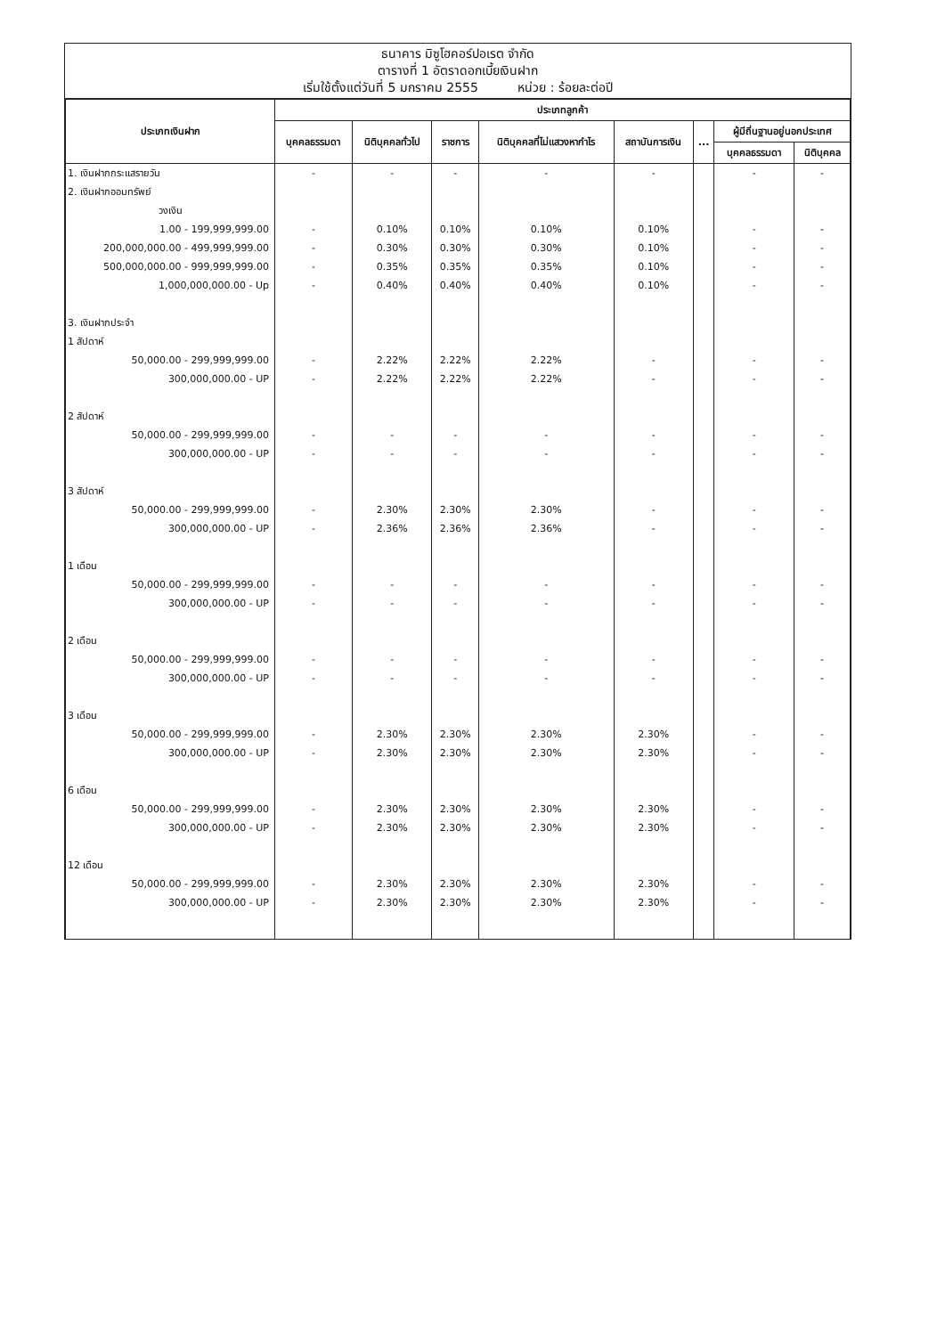ธนาคาร มิซูโฮคอร์ปอเรต จำกัด
ตารางที่ 1 อัตราดอกเบี้ยเงินฝาก
เริ่มใช้ตั้งแต่วันที่ 5 มกราคม 2555 หน่วย : ร้อยละต่อปี
| ประเภทเงินฝาก | ประเภทลูกค้า | | | | | | | |
| --- | --- | --- | --- | --- | --- | --- | --- | --- |
| | บุคคลธรรมดา | นิติบุคคลทั่วไป | ราชการ | นิติบุคคลที่ไม่แสวงหากำไร | สถาบันการเงิน | ... | ผู้มีถิ่นฐานอยู่นอกประเทศ | |
| | | | | | | | บุคคลธรรมดา | นิติบุคคล |
| 1. เงินฝากกระแสรายวัน | - | - | - | - | - | | - | - |
| 2. เงินฝากออมทรัพย์ | | | | | | | | |
| วงเงิน | | | | | | | | |
| 1.00 - 199,999,999.00 | - | 0.10% | 0.10% | 0.10% | 0.10% | | - | - |
| 200,000,000.00 - 499,999,999.00 | - | 0.30% | 0.30% | 0.30% | 0.10% | | - | - |
| 500,000,000.00 - 999,999,999.00 | - | 0.35% | 0.35% | 0.35% | 0.10% | | - | - |
| 1,000,000,000.00 - Up | - | 0.40% | 0.40% | 0.40% | 0.10% | | - | - |
| 3. เงินฝากประจำ | | | | | | | | |
| 1 สัปดาห์ | | | | | | | | |
| 50,000.00 - 299,999,999.00 | - | 2.22% | 2.22% | 2.22% | - | | - | - |
| 300,000,000.00 - UP | - | 2.22% | 2.22% | 2.22% | - | | - | - |
| 2 สัปดาห์ | | | | | | | | |
| 50,000.00 - 299,999,999.00 | - | - | - | - | - | | - | - |
| 300,000,000.00 - UP | - | - | - | - | - | | - | - |
| 3 สัปดาห์ | | | | | | | | |
| 50,000.00 - 299,999,999.00 | - | 2.30% | 2.30% | 2.30% | - | | - | - |
| 300,000,000.00 - UP | - | 2.36% | 2.36% | 2.36% | - | | - | - |
| 1 เดือน | | | | | | | | |
| 50,000.00 - 299,999,999.00 | - | - | - | - | - | | - | - |
| 300,000,000.00 - UP | - | - | - | - | - | | - | - |
| 2 เดือน | | | | | | | | |
| 50,000.00 - 299,999,999.00 | - | - | - | - | - | | - | - |
| 300,000,000.00 - UP | - | - | - | - | - | | - | - |
| 3 เดือน | | | | | | | | |
| 50,000.00 - 299,999,999.00 | - | 2.30% | 2.30% | 2.30% | 2.30% | | - | - |
| 300,000,000.00 - UP | - | 2.30% | 2.30% | 2.30% | 2.30% | | - | - |
| 6 เดือน | | | | | | | | |
| 50,000.00 - 299,999,999.00 | - | 2.30% | 2.30% | 2.30% | 2.30% | | - | - |
| 300,000,000.00 - UP | - | 2.30% | 2.30% | 2.30% | 2.30% | | - | - |
| 12 เดือน | | | | | | | | |
| 50,000.00 - 299,999,999.00 | - | 2.30% | 2.30% | 2.30% | 2.30% | | - | - |
| 300,000,000.00 - UP | - | 2.30% | 2.30% | 2.30% | 2.30% | | - | - |